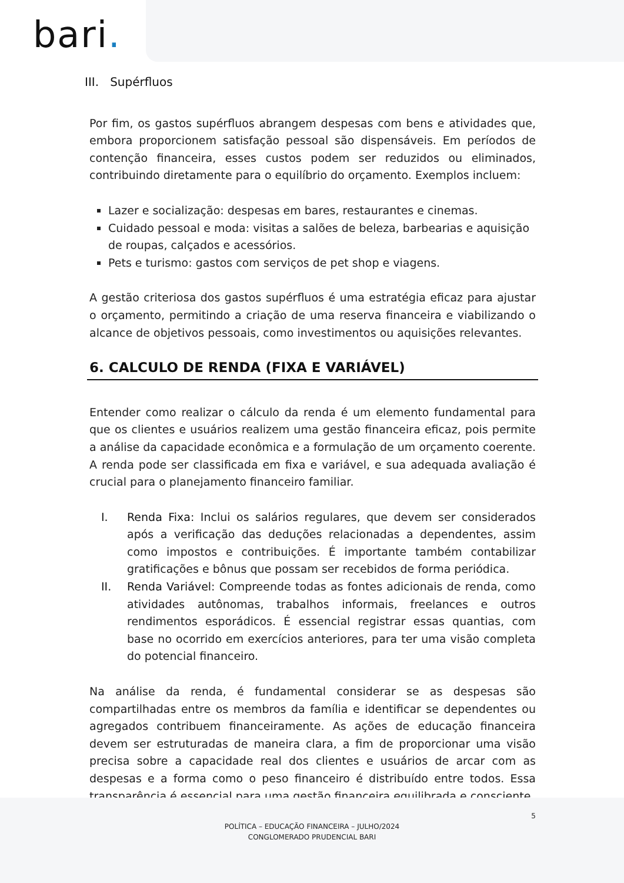bari.
III. Supérfluos
Por fim, os gastos supérfluos abrangem despesas com bens e atividades que, embora proporcionem satisfação pessoal são dispensáveis. Em períodos de contenção financeira, esses custos podem ser reduzidos ou eliminados, contribuindo diretamente para o equilíbrio do orçamento. Exemplos incluem:
Lazer e socialização: despesas em bares, restaurantes e cinemas.
Cuidado pessoal e moda: visitas a salões de beleza, barbearias e aquisição de roupas, calçados e acessórios.
Pets e turismo: gastos com serviços de pet shop e viagens.
A gestão criteriosa dos gastos supérfluos é uma estratégia eficaz para ajustar o orçamento, permitindo a criação de uma reserva financeira e viabilizando o alcance de objetivos pessoais, como investimentos ou aquisições relevantes.
6. CALCULO DE RENDA (FIXA E VARIÁVEL)
Entender como realizar o cálculo da renda é um elemento fundamental para que os clientes e usuários realizem uma gestão financeira eficaz, pois permite a análise da capacidade econômica e a formulação de um orçamento coerente. A renda pode ser classificada em fixa e variável, e sua adequada avaliação é crucial para o planejamento financeiro familiar.
I. Renda Fixa: Inclui os salários regulares, que devem ser considerados após a verificação das deduções relacionadas a dependentes, assim como impostos e contribuições. É importante também contabilizar gratificações e bônus que possam ser recebidos de forma periódica.
II. Renda Variável: Compreende todas as fontes adicionais de renda, como atividades autônomas, trabalhos informais, freelances e outros rendimentos esporádicos. É essencial registrar essas quantias, com base no ocorrido em exercícios anteriores, para ter uma visão completa do potencial financeiro.
Na análise da renda, é fundamental considerar se as despesas são compartilhadas entre os membros da família e identificar se dependentes ou agregados contribuem financeiramente. As ações de educação financeira devem ser estruturadas de maneira clara, a fim de proporcionar uma visão precisa sobre a capacidade real dos clientes e usuários de arcar com as despesas e a forma como o peso financeiro é distribuído entre todos. Essa transparência é essencial para uma gestão financeira equilibrada e consciente.
5
POLÍTICA – EDUCAÇÃO FINANCEIRA – JULHO/2024
CONGLOMERADO PRUDENCIAL BARI